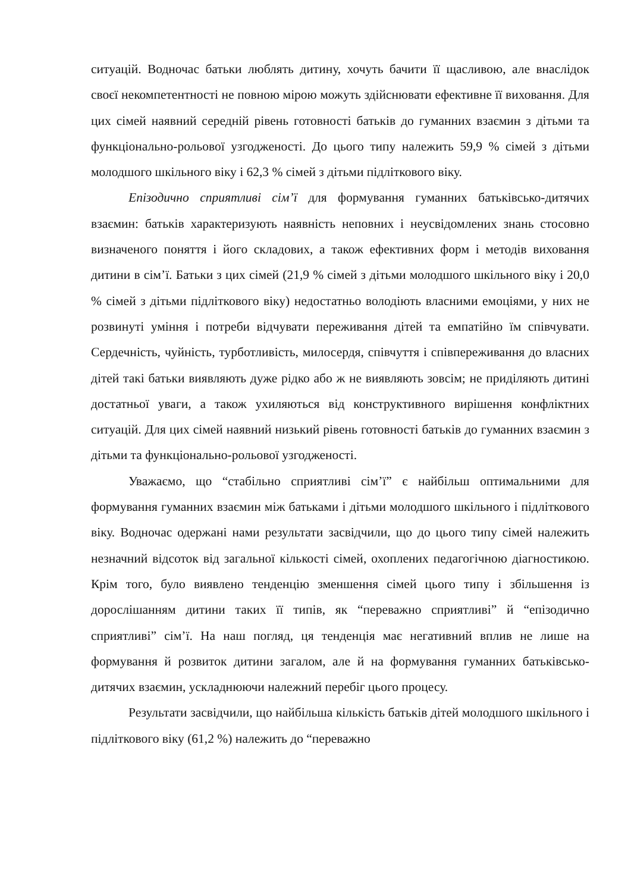ситуацій. Водночас батьки люблять дитину, хочуть бачити її щасливою, але внаслідок своєї некомпетентності не повною мірою можуть здійснювати ефективне її виховання. Для цих сімей наявний середній рівень готовності батьків до гуманних взаємин з дітьми та функціонально-рольової узгодженості. До цього типу належить 59,9 % сімей з дітьми молодшого шкільного віку і 62,3 % сімей з дітьми підліткового віку.
Епізодично сприятливі сім’ї для формування гуманних батьківсько-дитячих взаємин: батьків характеризують наявність неповних і неусвідомлених знань стосовно визначеного поняття і його складових, а також ефективних форм і методів виховання дитини в сім’ї. Батьки з цих сімей (21,9 % сімей з дітьми молодшого шкільного віку і 20,0 % сімей з дітьми підліткового віку) недостатньо володіють власними емоціями, у них не розвинуті уміння і потреби відчувати переживання дітей та емпатійно їм співчувати. Сердечність, чуйність, турботливість, милосердя, співчуття і співпереживання до власних дітей такі батьки виявляють дуже рідко або ж не виявляють зовсім; не приділяють дитині достатньої уваги, а також ухиляються від конструктивного вирішення конфліктних ситуацій. Для цих сімей наявний низький рівень готовності батьків до гуманних взаємин з дітьми та функціонально-рольової узгодженості.
Уважаємо, що “стабільно сприятливі сім’ї” є найбільш оптимальними для формування гуманних взаємин між батьками і дітьми молодшого шкільного і підліткового віку. Водночас одержані нами результати засвідчили, що до цього типу сімей належить незначний відсоток від загальної кількості сімей, охоплених педагогічною діагностикою. Крім того, було виявлено тенденцію зменшення сімей цього типу і збільшення із дорослішанням дитини таких її типів, як “переважно сприятливі” й “епізодично сприятливі” сім’ї. На наш погляд, ця тенденція має негативний вплив не лише на формування й розвиток дитини загалом, але й на формування гуманних батьківсько-дитячих взаємин, ускладнюючи належний перебіг цього процесу.
Результати засвідчили, що найбільша кількість батьків дітей молодшого шкільного і підліткового віку (61,2 %) належить до “переважно